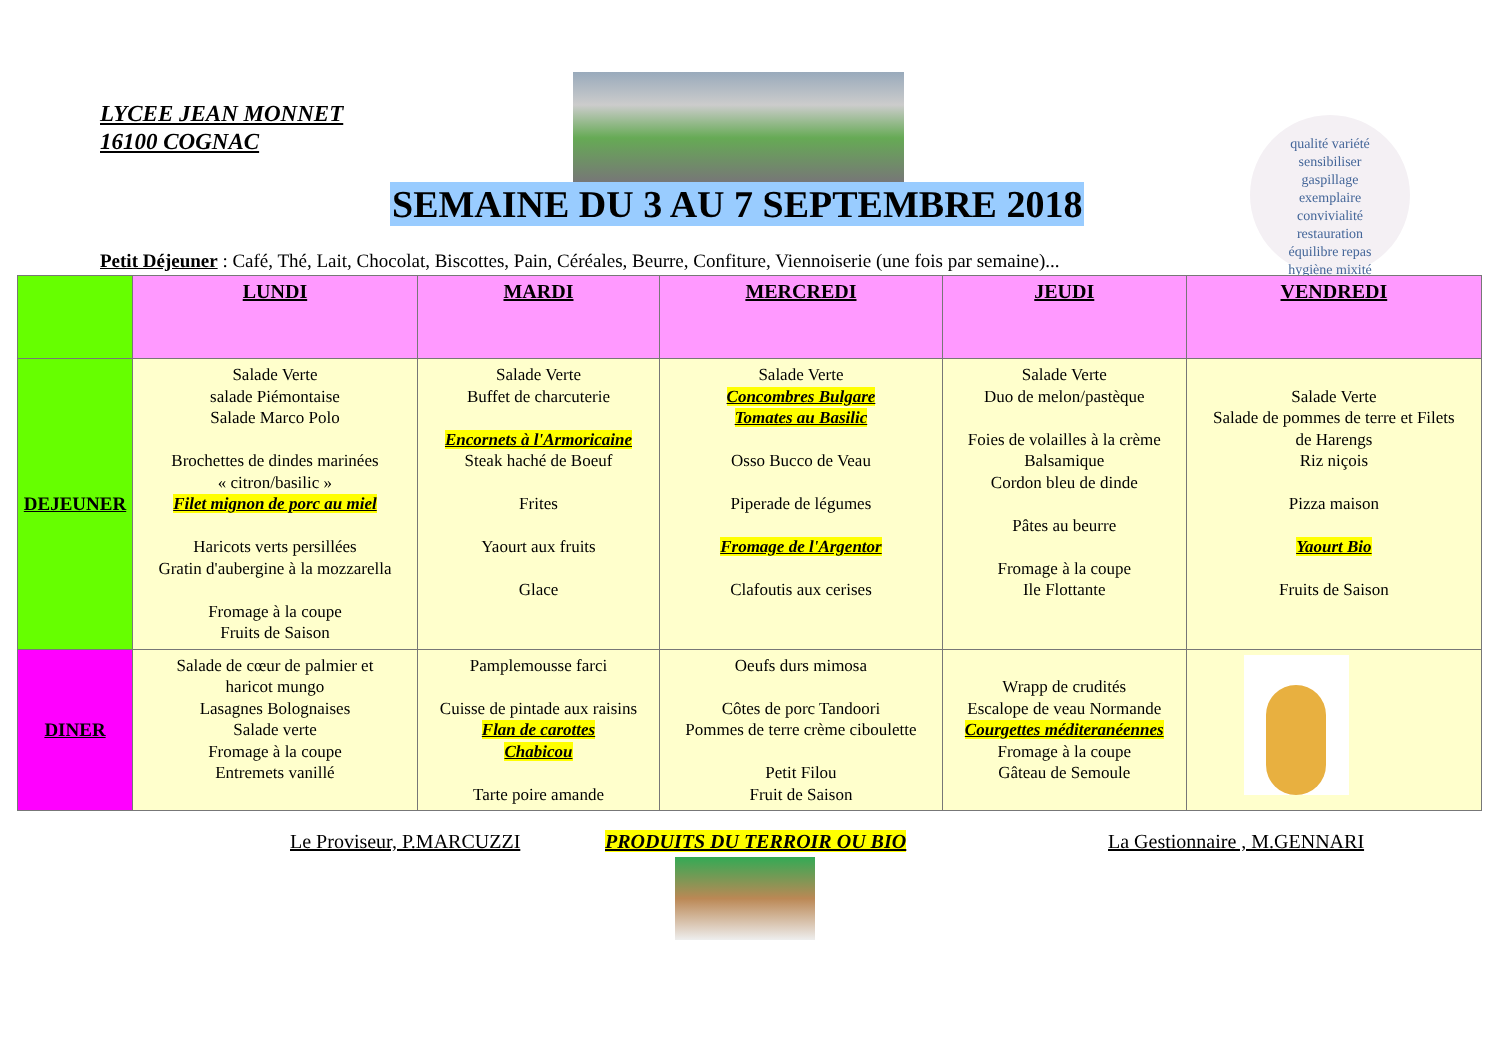LYCEE JEAN MONNET
16100 COGNAC
qualité variété
sensibiliser
gaspillage
exemplaire
convivialité
restauration
équilibre repas
hygiène mixité
SEMAINE DU 3 AU 7 SEPTEMBRE 2018
Petit Déjeuner : Café, Thé, Lait, Chocolat, Biscottes, Pain, Céréales, Beurre, Confiture, Viennoiserie (une fois par semaine)...
| | LUNDI | MARDI | MERCREDI | JEUDI | VENDREDI |
| --- | --- | --- | --- | --- | --- |
| DEJEUNER | Salade Verte salade Piémontaise Salade Marco Polo Brochettes de dindes marinées « citron/basilic » Filet mignon de porc au miel Haricots verts persillées Gratin d'aubergine à la mozzarella Fromage à la coupe Fruits de Saison | Salade Verte Buffet de charcuterie Encornets à l'Armoricaine Steak haché de Boeuf Frites Yaourt aux fruits Glace | Salade Verte Concombres Bulgare Tomates au Basilic Osso Bucco de Veau Piperade de légumes Fromage de l'Argentor Clafoutis aux cerises | Salade Verte Duo de melon/pastèque Foies de volailles à la crème Balsamique Cordon bleu de dinde Pâtes au beurre Fromage à la coupe Ile Flottante | Salade Verte Salade de pommes de terre et Filets de Harengs Riz niçois Pizza maison Yaourt Bio Fruits de Saison |
| DINER | Salade de cœur de palmier et haricot mungo Lasagnes Bolognaises Salade verte Fromage à la coupe Entremets vanillé | Pamplemousse farci Cuisse de pintade aux raisins Flan de carottes Chabicou Tarte poire amande | Oeufs durs mimosa Côtes de porc Tandoori Pommes de terre crème ciboulette Petit Filou Fruit de Saison | Wrapp de crudités Escalope de veau Normande Courgettes méditeranéennes Fromage à la coupe Gâteau de Semoule | |
Le Proviseur, P.MARCUZZI PRODUITS DU TERROIR OU BIO La Gestionnaire , M.GENNARI